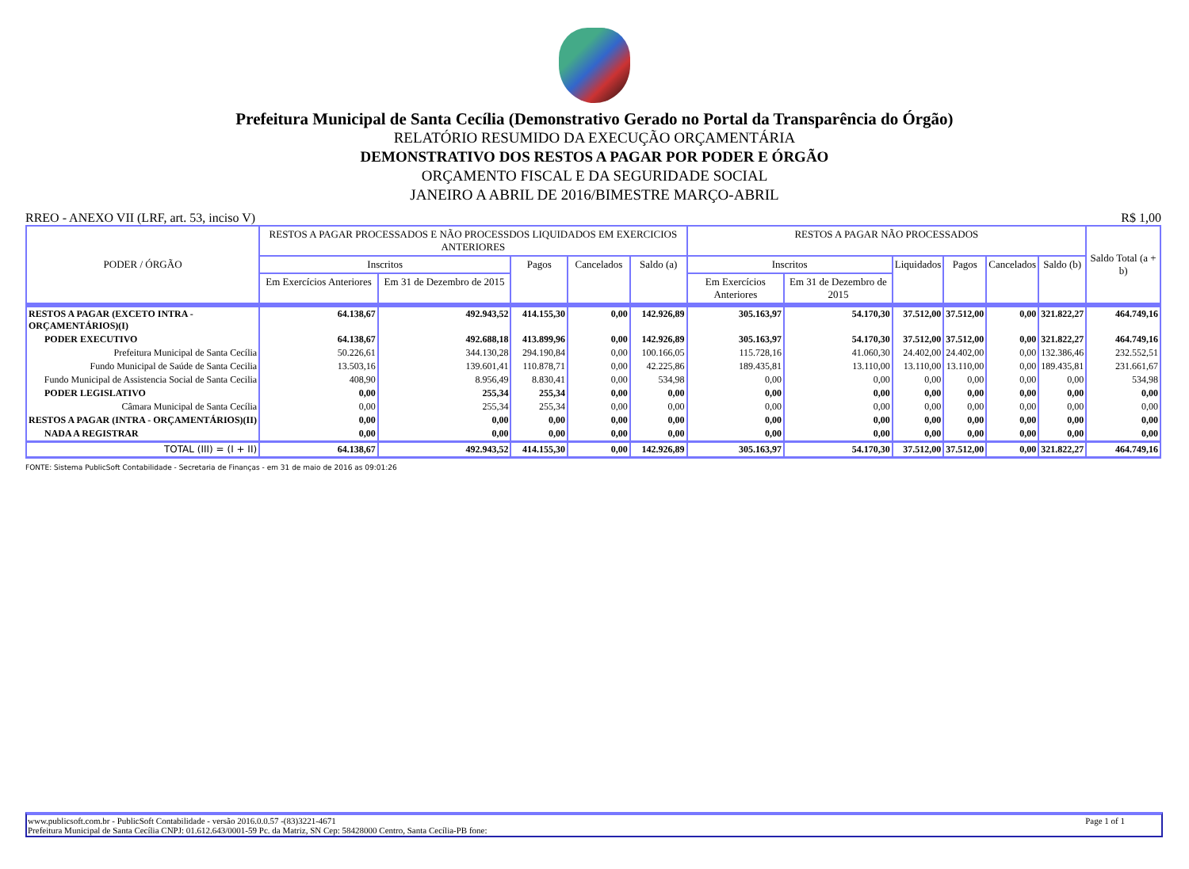Prefeitura Municipal de Santa Cecília (Demonstrativo Gerado no Portal da Transparência do Órgão)
RELATÓRIO RESUMIDO DA EXECUÇÃO ORÇAMENTÁRIA
DEMONSTRATIVO DOS RESTOS A PAGAR POR PODER E ÓRGÃO
ORÇAMENTO FISCAL E DA SEGURIDADE SOCIAL
JANEIRO A ABRIL DE 2016/BIMESTRE MARÇO-ABRIL
RREO - ANEXO VII (LRF, art. 53, inciso V) R$ 1,00
| PODER / ÓRGÃO | RESTOS A PAGAR PROCESSADOS E NÃO PROCESSDOS LIQUIDADOS EM EXERCICIOS ANTERIORES | | | | | RESTOS A PAGAR NÃO PROCESSADOS | | | | | | Saldo Total (a + b) |
| --- | --- | --- | --- | --- | --- | --- | --- | --- | --- | --- | --- | --- |
| | Inscritos | | Pagos | Cancelados | Saldo (a) | Inscritos | | Liquidados | Pagos | Cancelados | Saldo (b) | |
| | Em Exercícios Anteriores | Em 31 de Dezembro de 2015 | | | | Em Exercícios Anteriores | Em 31 de Dezembro de 2015 | | | | | |
| RESTOS A PAGAR (EXCETO INTRA - ORÇAMENTÁRIOS)(I) | 64.138,67 | 492.943,52 | 414.155,30 | 0,00 | 142.926,89 | 305.163,97 | 54.170,30 | 37.512,00 | 37.512,00 | 0,00 | 321.822,27 | 464.749,16 |
| PODER EXECUTIVO | 64.138,67 | 492.688,18 | 413.899,96 | 0,00 | 142.926,89 | 305.163,97 | 54.170,30 | 37.512,00 | 37.512,00 | 0,00 | 321.822,27 | 464.749,16 |
| Prefeitura Municipal de Santa Cecília | 50.226,61 | 344.130,28 | 294.190,84 | 0,00 | 100.166,05 | 115.728,16 | 41.060,30 | 24.402,00 | 24.402,00 | 0,00 | 132.386,46 | 232.552,51 |
| Fundo Municipal de Saúde de Santa Cecilia | 13.503,16 | 139.601,41 | 110.878,71 | 0,00 | 42.225,86 | 189.435,81 | 13.110,00 | 13.110,00 | 13.110,00 | 0,00 | 189.435,81 | 231.661,67 |
| Fundo Municipal de Assistencia Social de Santa Cecilia | 408,90 | 8.956,49 | 8.830,41 | 0,00 | 534,98 | 0,00 | 0,00 | 0,00 | 0,00 | 0,00 | 0,00 | 534,98 |
| PODER LEGISLATIVO | 0,00 | 255,34 | 255,34 | 0,00 | 0,00 | 0,00 | 0,00 | 0,00 | 0,00 | 0,00 | 0,00 | 0,00 |
| Câmara Municipal de Santa Cecília | 0,00 | 255,34 | 255,34 | 0,00 | 0,00 | 0,00 | 0,00 | 0,00 | 0,00 | 0,00 | 0,00 | 0,00 |
| RESTOS A PAGAR (INTRA - ORÇAMENTÁRIOS)(II) | 0,00 | 0,00 | 0,00 | 0,00 | 0,00 | 0,00 | 0,00 | 0,00 | 0,00 | 0,00 | 0,00 | 0,00 |
| NADA A REGISTRAR | 0,00 | 0,00 | 0,00 | 0,00 | 0,00 | 0,00 | 0,00 | 0,00 | 0,00 | 0,00 | 0,00 | 0,00 |
| TOTAL (III) = (I + II) | 64.138,67 | 492.943,52 | 414.155,30 | 0,00 | 142.926,89 | 305.163,97 | 54.170,30 | 37.512,00 | 37.512,00 | 0,00 | 321.822,27 | 464.749,16 |
FONTE: Sistema PublicSoft Contabilidade - Secretaria de Finanças - em 31 de maio de 2016 as 09:01:26
www.publicsoft.com.br - PublicSoft Contabilidade - versão 2016.0.0.57 -(83)3221-4671 Page 1 of 1
Prefeitura Municipal de Santa Cecília CNPJ: 01.612.643/0001-59 Pc. da Matriz, SN Cep: 58428000 Centro, Santa Cecília-PB fone: